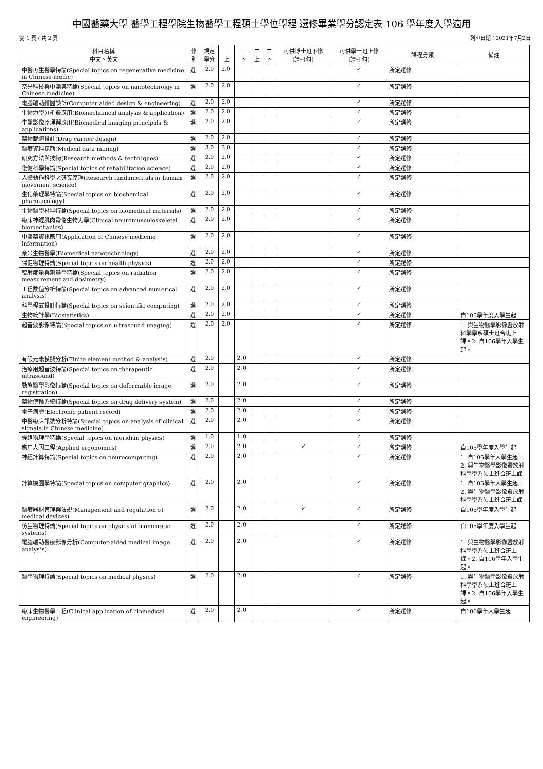中國醫藥大學 醫學工程學院生物醫學工程碩士學位學程 選修畢業學分認定表 106 學年度入學適用
第 1 頁 / 共 2 頁 列印日期：2021年7月2日
| 科目名稱 中文、英文 | 修 別 | 規定 學分 | 一 上 | 一 下 | 二 上 | 二 下 | 可供博士班下修 (請打勾) | 可供學士班上修 (請打勾) | 課程分類 | 備註 |
| --- | --- | --- | --- | --- | --- | --- | --- | --- | --- | --- |
| 中醫再生醫學特論(Special topics on regenerative medicine in Chinese medic) | 選 | 2.0 | 2.0 | | | | | ✓ | 所定選修 | |
| 奈米科技與中醫藥特論(Special topics on nanotechnolgy in Chinese medicine) | 選 | 2.0 | 2.0 | | | | | ✓ | 所定選修 | |
| 電腦輔助繪圖設計(Computer aided design & engineering) | 選 | 2.0 | 2.0 | | | | | ✓ | 所定選修 | |
| 生物力學分析暨應用(Biomechanical analysis & application) | 選 | 2.0 | 2.0 | | | | | ✓ | 所定選修 | |
| 生醫影像原理與應用(Biomedical imaging principals & applications) | 選 | 2.0 | 2.0 | | | | | ✓ | 所定選修 | |
| 藥物載體設計(Drug carrier design) | 選 | 2.0 | 2.0 | | | | | ✓ | 所定選修 | |
| 醫療資料探勘(Medical data mining) | 選 | 3.0 | 3.0 | | | | | ✓ | 所定選修 | |
| 研究方法與技術(Research methods & techniques) | 選 | 2.0 | 2.0 | | | | | ✓ | 所定選修 | |
| 復健科學特論(Special topics of rehabilitation science) | 選 | 2.0 | 2.0 | | | | | ✓ | 所定選修 | |
| 人體動作科學之研究原理(Research fundamentals in human movement science) | 選 | 2.0 | 2.0 | | | | | ✓ | 所定選修 | |
| 生化藥理學特論(Special topics on biochemical pharmacology) | 選 | 2.0 | 2.0 | | | | | ✓ | 所定選修 | |
| 生物醫學材料特論(Special topics on biomedical materials) | 選 | 2.0 | 2.0 | | | | | ✓ | 所定選修 | |
| 臨床神經肌肉骨骼生物力學(Clinical neuromusculoskeletal biomechanics) | 選 | 2.0 | 2.0 | | | | | ✓ | 所定選修 | |
| 中醫藥資訊應用(Application of Chinese medicine information) | 選 | 2.0 | 2.0 | | | | | ✓ | 所定選修 | |
| 奈米生物醫學(Biomedical nanotechnology) | 選 | 2.0 | 2.0 | | | | | ✓ | 所定選修 | |
| 保健物理特論(Special topics on health physics) | 選 | 2.0 | 2.0 | | | | | ✓ | 所定選修 | |
| 輻射度量與劑量學特論(Special topics on radiation measurement and dosimetry) | 選 | 2.0 | 2.0 | | | | | ✓ | 所定選修 | |
| 工程數值分析特論(Special topics on advanced numerical analysis) | 選 | 2.0 | 2.0 | | | | | ✓ | 所定選修 | |
| 科學程式設計特論(Special topics on scientific computing) | 選 | 2.0 | 2.0 | | | | | ✓ | 所定選修 | |
| 生物統計學(Biostatistics) | 選 | 2.0 | 2.0 | | | | | ✓ | 所定選修 | 自105學年度入學生起 |
| 超音波影像特論(Special topics on ultrasound imaging) | 選 | 2.0 | 2.0 | | | | | ✓ | 所定選修 | 1. 與生物醫學影像暨放射科學學系碩士班合班上課。2. 自106學年入學生起。 |
| 有限元素模擬分析(Finite element method & analysis) | 選 | 2.0 | | 2.0 | | | | ✓ | 所定選修 | |
| 治療用超音波特論(Special topics on therapeutic ultrasound) | 選 | 2.0 | | 2.0 | | | | ✓ | 所定選修 | |
| 動態醫學影像特論(Special topics on deformable image registration) | 選 | 2.0 | | 2.0 | | | | ✓ | 所定選修 | |
| 藥物傳輸系統特論(Special topics on drug delivery system) | 選 | 2.0 | | 2.0 | | | | ✓ | 所定選修 | |
| 電子病歷(Electronic patient record) | 選 | 2.0 | | 2.0 | | | | ✓ | 所定選修 | |
| 中醫臨床訊號分析特論(Special topics on analysis of clinical signals in Chinese medicine) | 選 | 2.0 | | 2.0 | | | | ✓ | 所定選修 | |
| 經絡物理學特論(Special topics on meridian physics) | 選 | 1.0 | | 1.0 | | | | ✓ | 所定選修 | |
| 應用人因工程(Applied ergonomics) | 選 | 2.0 | | 2.0 | | | ✓ | ✓ | 所定選修 | 自105學年度入學生起 |
| 神經計算特論(Special topics on neurocomputing) | 選 | 2.0 | | 2.0 | | | | ✓ | 所定選修 | 1. 自105學年入學生起。 2. 與生物醫學影像暨放射科學學系碩士班合班上課 |
| 計算機圖學特論(Special topics on computer graphics) | 選 | 2.0 | | 2.0 | | | | ✓ | 所定選修 | 1. 自105學年入學生起。 2. 與生物醫學影像暨放射科學學系碩士班合班上課 |
| 醫療器材管理與法規(Management and regulation of medical devices) | 選 | 2.0 | | 2.0 | | | ✓ | ✓ | 所定選修 | 自105學年度入學生起 |
| 仿生物理特論(Special topics on physics of biomimetic systems) | 選 | 2.0 | | 2.0 | | | | ✓ | 所定選修 | 自105學年度入學生起 |
| 電腦輔助醫療影像分析(Computer-aided medical image analysis) | 選 | 2.0 | | 2.0 | | | | ✓ | 所定選修 | 1. 與生物醫學影像暨放射科學學系碩士班合班上課。2. 自106學年入學生起。 |
| 醫學物理特論(Special topics on medical physics) | 選 | 2.0 | | 2.0 | | | | ✓ | 所定選修 | 1. 與生物醫學影像暨放射科學學系碩士班合班上課。2. 自106學年入學生起。 |
| 臨床生物醫學工程(Clinical application of biomedical engineering) | 選 | 2.0 | | 2.0 | | | | ✓ | 所定選修 | 自106學年入學生起 |